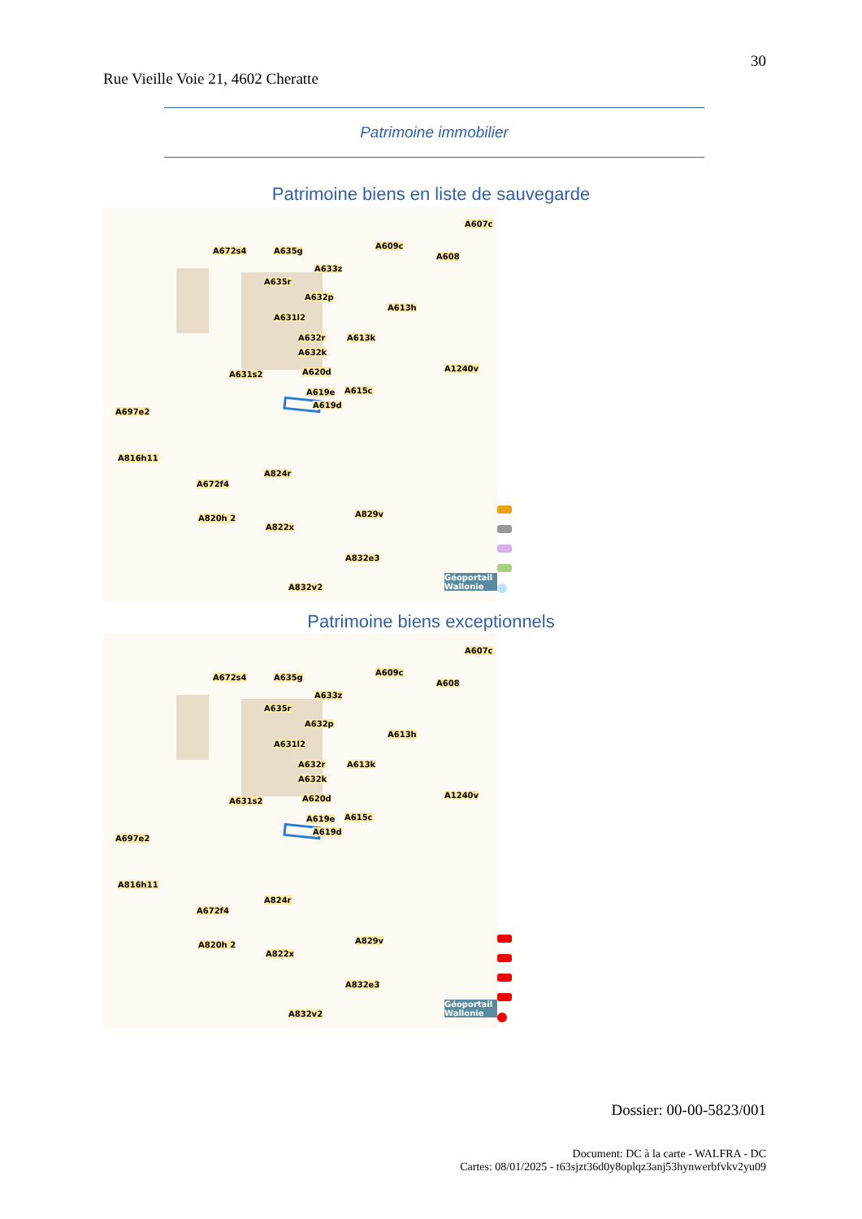30
Rue Vieille Voie 21, 4602 Cheratte
Patrimoine immobilier
Patrimoine biens en liste de sauvegarde
A672s4 A635g
A607c
A609c
A608
A633z
A635r
A632p
A631l2
A613h
A632r
A632k
A613k
A631s2 A620d A1240v
A619e
A619d
A615c
A697e2
A816h11
A824r
A672f4
A820h 2 A829v
A822x
A832e3
A832v2
Géoportail Wallonie
Patrimoine biens exceptionnels
A672s4 A635g
A607c
A609c
A608
A633z
A635r
A632p
A631l2
A613h
A632r
A632k
A613k
A631s2 A620d A1240v
A619e
A619d
A615c
A697e2
A816h11
A824r
A672f4
A820h 2 A829v
A822x
A832e3
A832v2
Géoportail Wallonie
Dossier: 00-00-5823/001
Document: DC à la carte - WALFRA - DC
Cartes: 08/01/2025 - t63sjzt36d0y8oplqz3anj53hynwerbfvkv2yu09